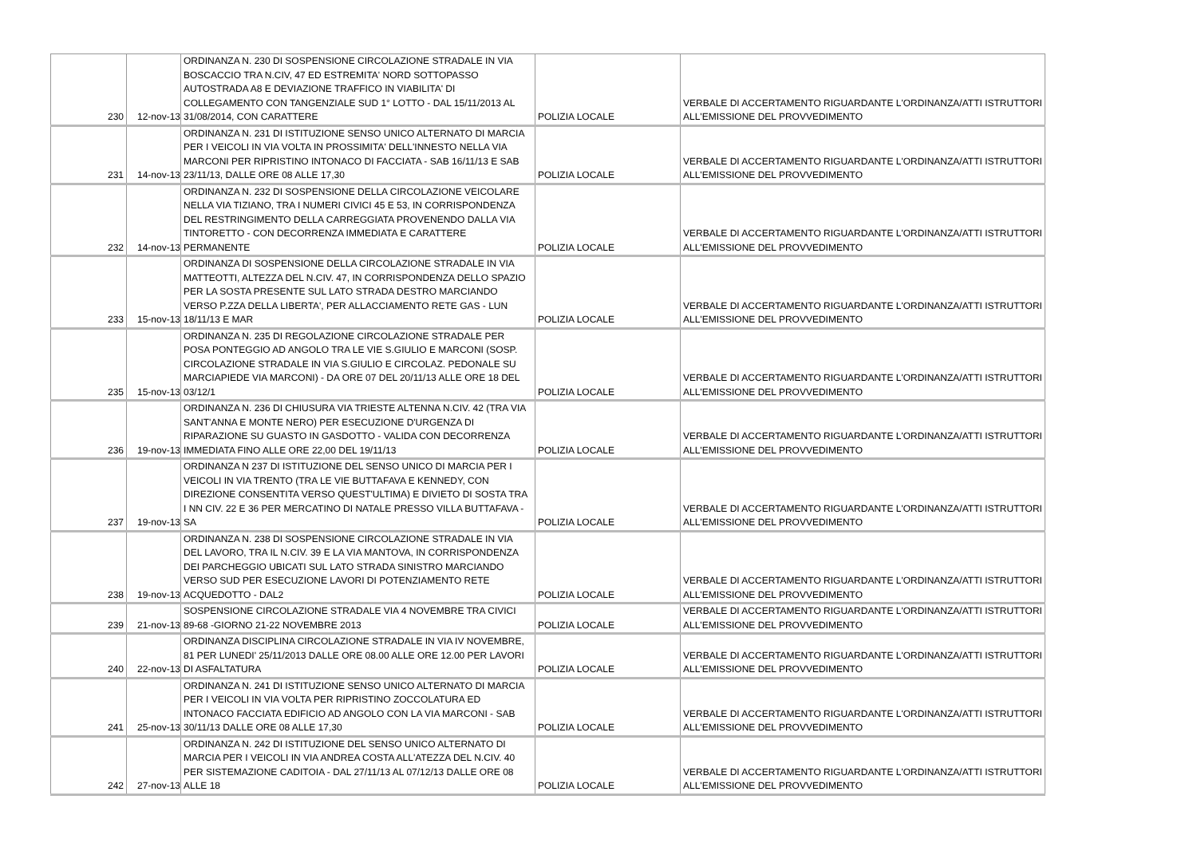| 230 | 12-nov-13 | ORDINANZA N. 230 DI SOSPENSIONE CIRCOLAZIONE STRADALE IN VIA BOSCACCIO TRA N.CIV, 47 ED ESTREMITA' NORD SOTTOPASSO AUTOSTRADA A8 E DEVIAZIONE TRAFFICO IN VIABILITA' DI COLLEGAMENTO CON TANGENZIALE SUD 1° LOTTO - DAL 15/11/2013 AL 31/08/2014, CON CARATTERE | POLIZIA LOCALE | VERBALE DI ACCERTAMENTO RIGUARDANTE L'ORDINANZA/ATTI ISTRUTTORI ALL'EMISSIONE DEL PROVVEDIMENTO |
| 231 | 14-nov-13 | ORDINANZA N. 231 DI ISTITUZIONE SENSO UNICO ALTERNATO DI MARCIA PER I VEICOLI IN VIA VOLTA IN PROSSIMITA' DELL'INNESTO NELLA VIA MARCONI PER RIPRISTINO INTONACO DI FACCIATA - SAB 16/11/13 E SAB 23/11/13, DALLE ORE 08 ALLE 17,30 | POLIZIA LOCALE | VERBALE DI ACCERTAMENTO RIGUARDANTE L'ORDINANZA/ATTI ISTRUTTORI ALL'EMISSIONE DEL PROVVEDIMENTO |
| 232 | 14-nov-13 | ORDINANZA N. 232 DI SOSPENSIONE DELLA CIRCOLAZIONE VEICOLARE NELLA VIA TIZIANO, TRA I NUMERI CIVICI 45 E 53, IN CORRISPONDENZA DEL RESTRINGIMENTO DELLA CARREGGIATA PROVENENDO DALLA VIA TINTORETTO - CON DECORRENZA IMMEDIATA E CARATTERE PERMANENTE | POLIZIA LOCALE | VERBALE DI ACCERTAMENTO RIGUARDANTE L'ORDINANZA/ATTI ISTRUTTORI ALL'EMISSIONE DEL PROVVEDIMENTO |
| 233 | 15-nov-13 | ORDINANZA DI SOSPENSIONE DELLA CIRCOLAZIONE STRADALE IN VIA MATTEOTTI, ALTEZZA DEL N.CIV. 47, IN CORRISPONDENZA DELLO SPAZIO PER LA SOSTA PRESENTE SUL LATO STRADA DESTRO MARCIANDO VERSO P.ZZA DELLA LIBERTA', PER ALLACCIAMENTO RETE GAS - LUN 18/11/13 E MAR | POLIZIA LOCALE | VERBALE DI ACCERTAMENTO RIGUARDANTE L'ORDINANZA/ATTI ISTRUTTORI ALL'EMISSIONE DEL PROVVEDIMENTO |
| 235 | 15-nov-13 | ORDINANZA N. 235 DI REGOLAZIONE CIRCOLAZIONE STRADALE PER POSA PONTEGGIO AD ANGOLO TRA LE VIE S.GIULIO E MARCONI (SOSP. CIRCOLAZIONE STRADALE IN VIA S.GIULIO E CIRCOLAZ. PEDONALE SU MARCIAPIEDE VIA MARCONI) - DA ORE 07 DEL 20/11/13 ALLE ORE 18 DEL 03/12/1 | POLIZIA LOCALE | VERBALE DI ACCERTAMENTO RIGUARDANTE L'ORDINANZA/ATTI ISTRUTTORI ALL'EMISSIONE DEL PROVVEDIMENTO |
| 236 | 19-nov-13 | ORDINANZA N. 236 DI CHIUSURA VIA TRIESTE ALTENNA N.CIV. 42 (TRA VIA SANT'ANNA E MONTE NERO) PER ESECUZIONE D'URGENZA DI RIPARAZIONE SU GUASTO IN GASDOTTO - VALIDA CON DECORRENZA IMMEDIATA FINO ALLE ORE 22,00 DEL 19/11/13 | POLIZIA LOCALE | VERBALE DI ACCERTAMENTO RIGUARDANTE L'ORDINANZA/ATTI ISTRUTTORI ALL'EMISSIONE DEL PROVVEDIMENTO |
| 237 | 19-nov-13 | ORDINANZA N 237 DI ISTITUZIONE DEL SENSO UNICO DI MARCIA PER I VEICOLI IN VIA TRENTO (TRA LE VIE BUTTAFAVA E KENNEDY, CON DIREZIONE CONSENTITA VERSO QUEST'ULTIMA) E DIVIETO DI SOSTA TRA I NN CIV. 22 E 36 PER MERCATINO DI NATALE PRESSO VILLA BUTTAFAVA - SA | POLIZIA LOCALE | VERBALE DI ACCERTAMENTO RIGUARDANTE L'ORDINANZA/ATTI ISTRUTTORI ALL'EMISSIONE DEL PROVVEDIMENTO |
| 238 | 19-nov-13 | ORDINANZA N. 238 DI SOSPENSIONE CIRCOLAZIONE STRADALE IN VIA DEL LAVORO, TRA IL N.CIV. 39 E LA VIA MANTOVA, IN CORRISPONDENZA DEI PARCHEGGIO UBICATI SUL LATO STRADA SINISTRO MARCIANDO VERSO SUD PER ESECUZIONE LAVORI DI POTENZIAMENTO RETE ACQUEDOTTO - DAL2 | POLIZIA LOCALE | VERBALE DI ACCERTAMENTO RIGUARDANTE L'ORDINANZA/ATTI ISTRUTTORI ALL'EMISSIONE DEL PROVVEDIMENTO |
| 239 | 21-nov-13 | SOSPENSIONE CIRCOLAZIONE STRADALE VIA 4 NOVEMBRE TRA CIVICI 89-68 -GIORNO 21-22 NOVEMBRE 2013 | POLIZIA LOCALE | VERBALE DI ACCERTAMENTO RIGUARDANTE L'ORDINANZA/ATTI ISTRUTTORI ALL'EMISSIONE DEL PROVVEDIMENTO |
| 240 | 22-nov-13 | ORDINANZA DISCIPLINA CIRCOLAZIONE STRADALE IN VIA IV NOVEMBRE, 81 PER LUNEDI' 25/11/2013 DALLE ORE 08.00 ALLE ORE 12.00 PER LAVORI DI ASFALTATURA | POLIZIA LOCALE | VERBALE DI ACCERTAMENTO RIGUARDANTE L'ORDINANZA/ATTI ISTRUTTORI ALL'EMISSIONE DEL PROVVEDIMENTO |
| 241 | 25-nov-13 | ORDINANZA N. 241 DI ISTITUZIONE SENSO UNICO ALTERNATO DI MARCIA PER I VEICOLI IN VIA VOLTA PER RIPRISTINO ZOCCOLATURA ED INTONACO FACCIATA EDIFICIO AD ANGOLO CON LA VIA MARCONI - SAB 30/11/13 DALLE ORE 08 ALLE 17,30 | POLIZIA LOCALE | VERBALE DI ACCERTAMENTO RIGUARDANTE L'ORDINANZA/ATTI ISTRUTTORI ALL'EMISSIONE DEL PROVVEDIMENTO |
| 242 | 27-nov-13 | ORDINANZA N. 242 DI ISTITUZIONE DEL SENSO UNICO ALTERNATO DI MARCIA PER I VEICOLI IN VIA ANDREA COSTA ALL'ATEZZA DEL N.CIV. 40 PER SISTEMAZIONE CADITOIA - DAL 27/11/13 AL 07/12/13 DALLE ORE 08 ALLE 18 | POLIZIA LOCALE | VERBALE DI ACCERTAMENTO RIGUARDANTE L'ORDINANZA/ATTI ISTRUTTORI ALL'EMISSIONE DEL PROVVEDIMENTO |